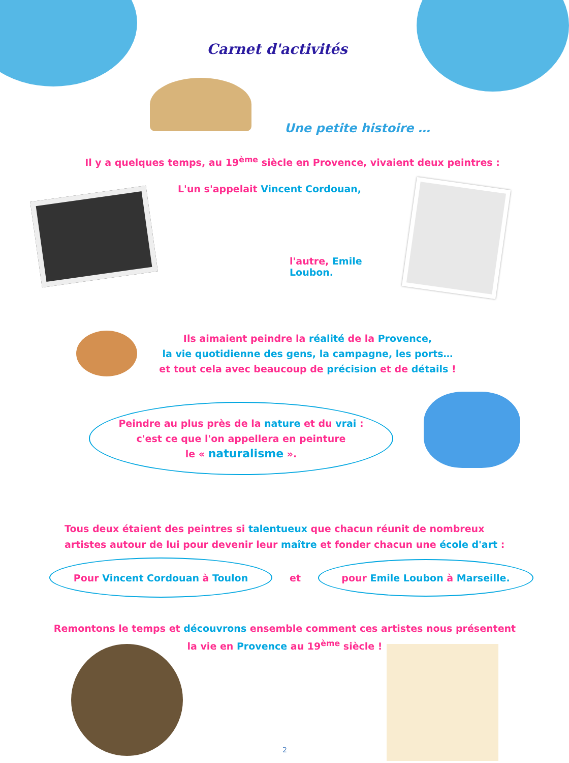Carnet d'activités
Une petite histoire …
Il y a quelques temps, au 19<sup>ème</sup> siècle en Provence, vivaient deux peintres :
L'un s'appelait Vincent Cordouan,
l'autre, Emile Loubon.
Ils aimaient peindre la réalité de la Provence,
la vie quotidienne des gens, la campagne, les ports…
et tout cela avec beaucoup de précision et de détails !
Peindre au plus près de la nature et du vrai :
c'est ce que l'on appellera en peinture
le « naturalisme ».
Tous deux étaient des peintres si talentueux que chacun réunit de nombreux
artistes autour de lui pour devenir leur maître et fonder chacun une école d'art :
Pour Vincent Cordouan à Toulon
et
pour Emile Loubon à Marseille.
Remontons le temps et découvrons ensemble comment ces artistes nous présentent
la vie en Provence au 19<sup>ème</sup> siècle !
2